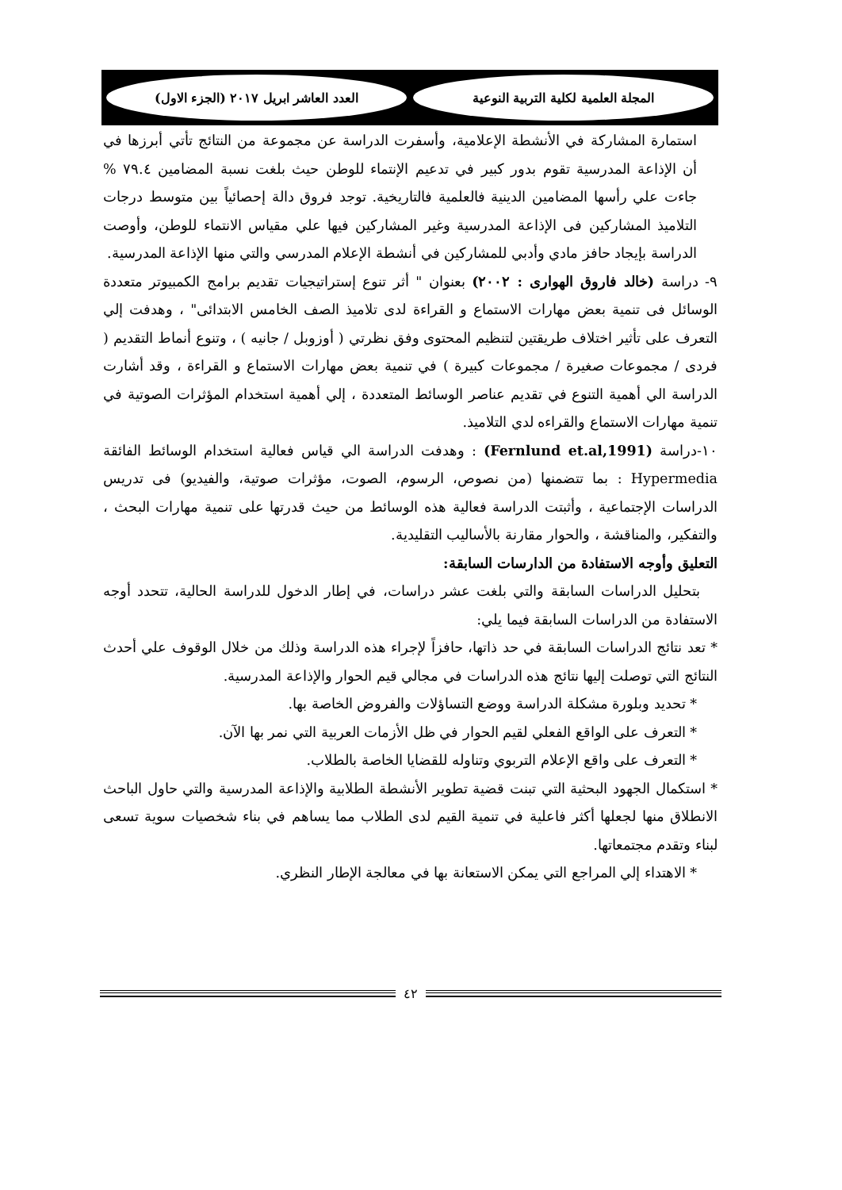المجلة العلمية لكلية التربية النوعية
العدد العاشر ابريل ٢٠١٧ (الجزء الاول)
استمارة المشاركة في الأنشطة الإعلامية، وأسفرت الدراسة عن مجموعة من النتائج تأتي أبرزها في أن الإذاعة المدرسية تقوم بدور كبير في تدعيم الإنتماء للوطن حيث بلغت نسبة المضامين ٧٩.٤ % جاءت علي رأسها المضامين الدينية فالعلمية فالتاريخية. توجد فروق دالة إحصائياً بين متوسط درجات التلاميذ المشاركين فى الإذاعة المدرسية وغير المشاركين فيها علي مقياس الانتماء للوطن، وأوصت الدراسة بإيجاد حافز مادي وأدبي للمشاركين في أنشطة الإعلام المدرسي والتي منها الإذاعة المدرسية.
٩- دراسة (خالد فاروق الهوارى : ٢٠٠٢) بعنوان " أثر تنوع إستراتيجيات تقديم برامج الكمبيوتر متعددة الوسائل فى تنمية بعض مهارات الاستماع و القراءة لدى تلاميذ الصف الخامس الابتدائى" ، وهدفت إلي التعرف على تأثير اختلاف طريقتين لتنظيم المحتوى وفق نظرتي ( أوزوبل / جانيه ) ، وتنوع أنماط التقديم ( فردى / مجموعات صغيرة / مجموعات كبيرة ) في تنمية بعض مهارات الاستماع و القراءة ، وقد أشارت الدراسة الي أهمية التنوع في تقديم عناصر الوسائط المتعددة ، إلي أهمية استخدام المؤثرات الصوتية في تنمية مهارات الاستماع والقراءه لدي التلاميذ.
١٠-دراسة (Fernlund et.al,1991) : وهدفت الدراسة الي قياس فعالية استخدام الوسائط الفائقة Hypermedia : بما تتضمنها (من نصوص، الرسوم، الصوت، مؤثرات صوتية، والفيديو) فى تدريس الدراسات الإجتماعية ، وأثبتت الدراسة فعالية هذه الوسائط من حيث قدرتها على تنمية مهارات البحث ، والتفكير، والمناقشة ، والحوار مقارنة بالأساليب التقليدية.
التعليق وأوجه الاستفادة من الدارسات السابقة:
بتحليل الدراسات السابقة والتي بلغت عشر دراسات، في إطار الدخول للدراسة الحالية، تتحدد أوجه الاستفادة من الدراسات السابقة فيما يلي:
* تعد نتائج الدراسات السابقة في حد ذاتها، حافزاً لإجراء هذه الدراسة وذلك من خلال الوقوف علي أحدث النتائج التي توصلت إليها نتائج هذه الدراسات في مجالي قيم الحوار والإذاعة المدرسية.
* تحديد وبلورة مشكلة الدراسة ووضع التساؤلات والفروض الخاصة بها.
* التعرف على الواقع الفعلي لقيم الحوار في ظل الأزمات العربية التي نمر بها الآن.
* التعرف على واقع الإعلام التربوي وتناوله للقضايا الخاصة بالطلاب.
* استكمال الجهود البحثية التي تبنت قضية تطوير الأنشطة الطلابية والإذاعة المدرسية والتي حاول الباحث الانطلاق منها لجعلها أكثر فاعلية في تنمية القيم لدى الطلاب مما يساهم في بناء شخصيات سوية تسعى لبناء وتقدم مجتمعاتها.
* الاهتداء إلي المراجع التي يمكن الاستعانة بها في معالجة الإطار النظري.
٤٢